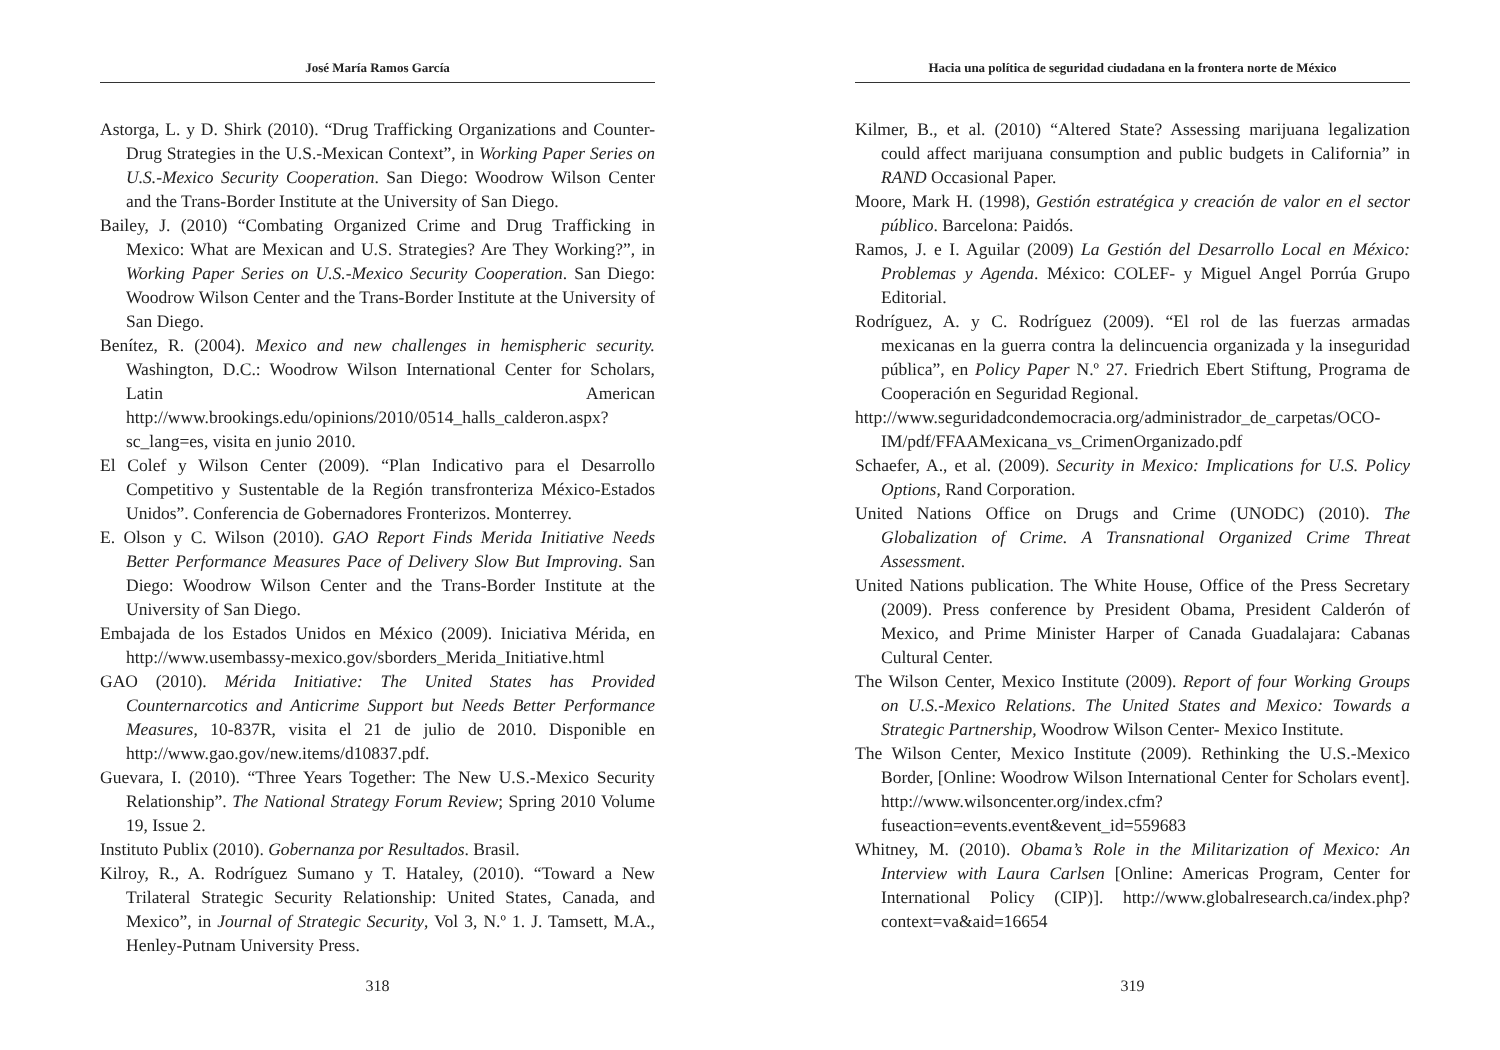José María Ramos García
Astorga, L. y D. Shirk (2010). “Drug Trafficking Organizations and Counter-Drug Strategies in the U.S.-Mexican Context”, in Working Paper Series on U.S.-Mexico Security Cooperation. San Diego: Woodrow Wilson Center and the Trans-Border Institute at the University of San Diego.
Bailey, J. (2010) “Combating Organized Crime and Drug Trafficking in Mexico: What are Mexican and U.S. Strategies? Are They Working?”, in Working Paper Series on U.S.-Mexico Security Cooperation. San Diego: Woodrow Wilson Center and the Trans-Border Institute at the University of San Diego.
Benítez, R. (2004). Mexico and new challenges in hemispheric security. Washington, D.C.: Woodrow Wilson International Center for Scholars, Latin American http://www.brookings.edu/opinions/2010/0514_halls_calderon.aspx?sc_lang=es, visita en junio 2010.
El Colef y Wilson Center (2009). “Plan Indicativo para el Desarrollo Competitivo y Sustentable de la Región transfronteriza México-Estados Unidos”. Conferencia de Gobernadores Fronterizos. Monterrey.
E. Olson y C. Wilson (2010). GAO Report Finds Merida Initiative Needs Better Performance Measures Pace of Delivery Slow But Improving. San Diego: Woodrow Wilson Center and the Trans-Border Institute at the University of San Diego.
Embajada de los Estados Unidos en México (2009). Iniciativa Mérida, en http://www.usembassy-mexico.gov/sborders_Merida_Initiative.html
GAO (2010). Mérida Initiative: The United States has Provided Counternarcotics and Anticrime Support but Needs Better Performance Measures, 10-837R, visita el 21 de julio de 2010. Disponible en http://www.gao.gov/new.items/d10837.pdf.
Guevara, I. (2010). “Three Years Together: The New U.S.-Mexico Security Relationship”. The National Strategy Forum Review; Spring 2010 Volume 19, Issue 2.
Instituto Publix (2010). Gobernanza por Resultados. Brasil.
Kilroy, R., A. Rodríguez Sumano y T. Hataley, (2010). “Toward a New Trilateral Strategic Security Relationship: United States, Canada, and Mexico”, in Journal of Strategic Security, Vol 3, N.º 1. J. Tamsett, M.A., Henley-Putnam University Press.
318
Hacia una política de seguridad ciudadana en la frontera norte de México
Kilmer, B., et al. (2010) “Altered State? Assessing marijuana legalization could affect marijuana consumption and public budgets in California” in RAND Occasional Paper.
Moore, Mark H. (1998), Gestión estratégica y creación de valor en el sector público. Barcelona: Paidós.
Ramos, J. e I. Aguilar (2009) La Gestión del Desarrollo Local en México: Problemas y Agenda. México: COLEF- y Miguel Angel Porrúa Grupo Editorial.
Rodríguez, A. y C. Rodríguez (2009). “El rol de las fuerzas armadas mexicanas en la guerra contra la delincuencia organizada y la inseguridad pública”, en Policy Paper N.º 27. Friedrich Ebert Stiftung, Programa de Cooperación en Seguridad Regional.
http://www.seguridadcondemocracia.org/administrador_de_carpetas/OCO-IM/pdf/FFAAMexicana_vs_CrimenOrganizado.pdf
Schaefer, A., et al. (2009). Security in Mexico: Implications for U.S. Policy Options, Rand Corporation.
United Nations Office on Drugs and Crime (UNODC) (2010). The Globalization of Crime. A Transnational Organized Crime Threat Assessment.
United Nations publication. The White House, Office of the Press Secretary (2009). Press conference by President Obama, President Calderón of Mexico, and Prime Minister Harper of Canada Guadalajara: Cabanas Cultural Center.
The Wilson Center, Mexico Institute (2009). Report of four Working Groups on U.S.-Mexico Relations. The United States and Mexico: Towards a Strategic Partnership, Woodrow Wilson Center- Mexico Institute.
The Wilson Center, Mexico Institute (2009). Rethinking the U.S.-Mexico Border, [Online: Woodrow Wilson International Center for Scholars event]. http://www.wilsoncenter.org/index.cfm?fuseaction=events.event&event_id=559683
Whitney, M. (2010). Obama’s Role in the Militarization of Mexico: An Interview with Laura Carlsen [Online: Americas Program, Center for International Policy (CIP)]. http://www.globalresearch.ca/index.php?context=va&aid=16654
319